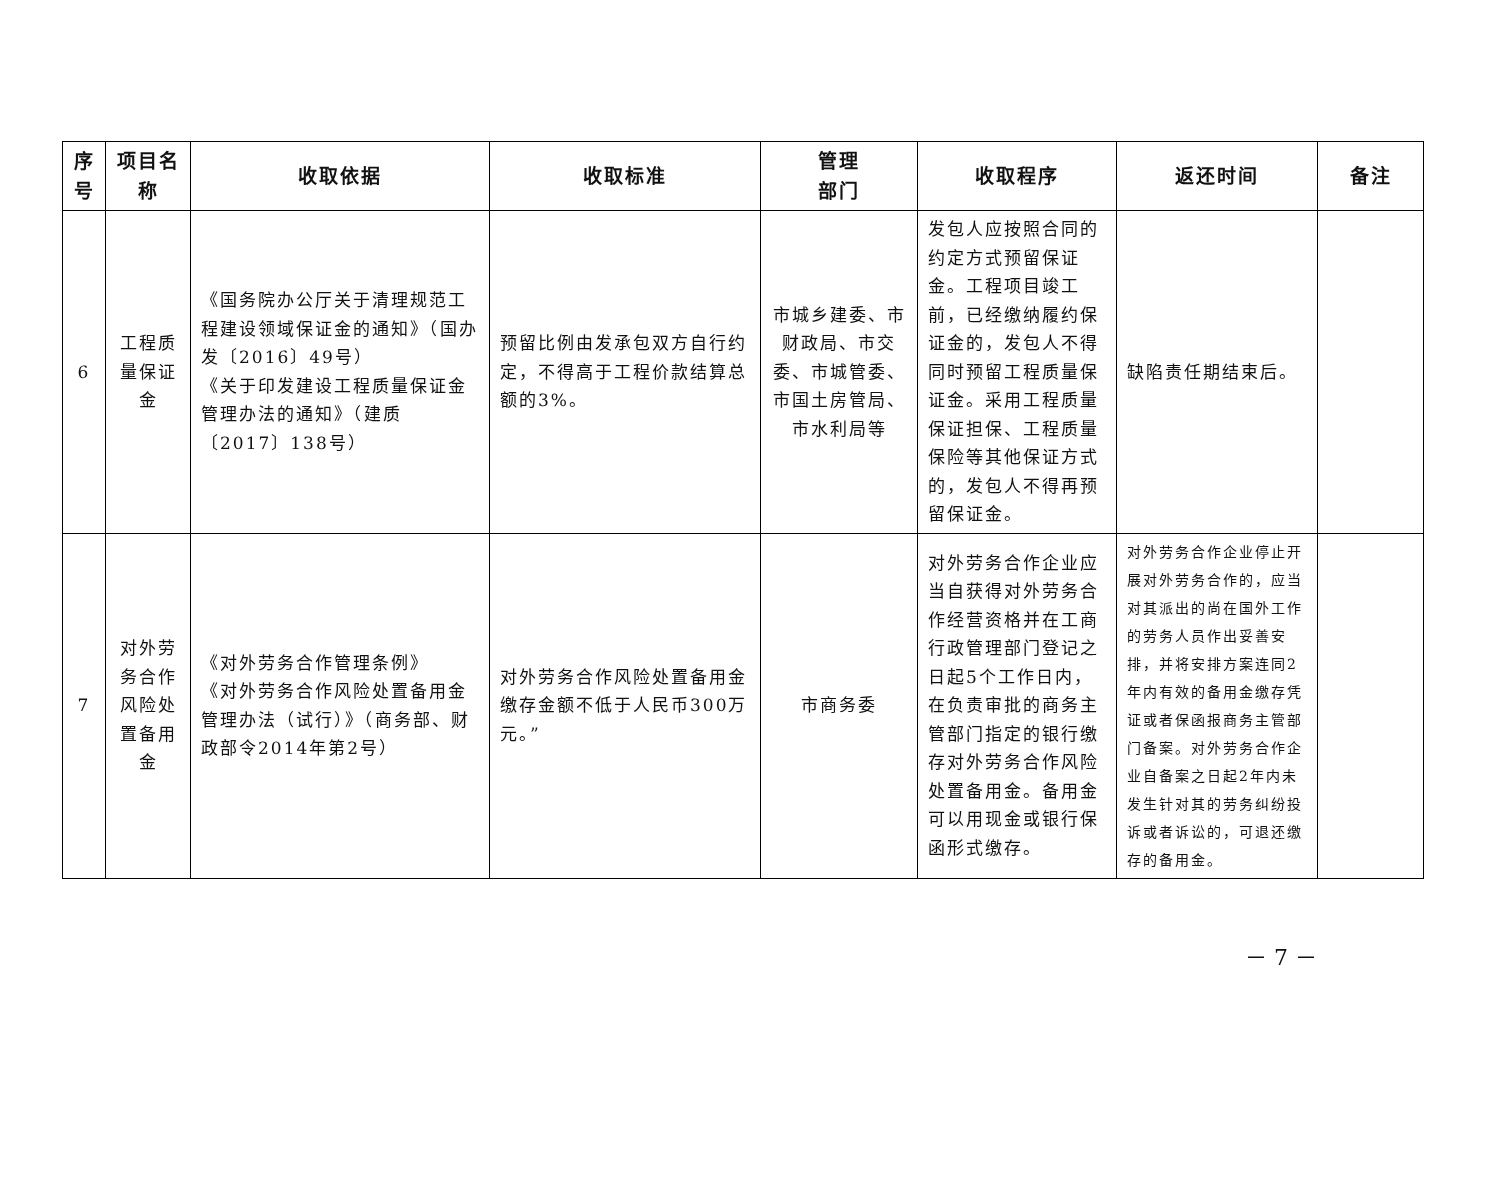| 序号 | 项目名称 | 收取依据 | 收取标准 | 管理 部门 | 收取程序 | 返还时间 | 备注 |
| --- | --- | --- | --- | --- | --- | --- | --- |
| 6 | 工程质量保证金 | 《国务院办公厅关于清理规范工程建设领域保证金的通知》（国办发〔2016〕49号） 《关于印发建设工程质量保证金管理办法的通知》（建质〔2017〕138号） | 预留比例由发承包双方自行约定，不得高于工程价款结算总额的3%。 | 市城乡建委、市财政局、市交委、市城管委、市国土房管局、市水利局等 | 发包人应按照合同的约定方式预留保证金。工程项目竣工前，已经缴纳履约保证金的，发包人不得同时预留工程质量保证金。采用工程质量保证担保、工程质量保险等其他保证方式的，发包人不得再预留保证金。 | 缺陷责任期结束后。 | |
| 7 | 对外劳务合作风险处置备用金 | 《对外劳务合作管理条例》 《对外劳务合作风险处置备用金管理办法（试行）》（商务部、财政部令2014年第2号） | 对外劳务合作风险处置备用金缴存金额不低于人民币300万元。” | 市商务委 | 对外劳务合作企业应当自获得对外劳务合作经营资格并在工商行政管理部门登记之日起5个工作日内，在负责审批的商务主管部门指定的银行缴存对外劳务合作风险处置备用金。备用金可以用现金或银行保函形式缴存。 | 对外劳务合作企业停止开展对外劳务合作的，应当对其派出的尚在国外工作的劳务人员作出妥善安排，并将安排方案连同2年内有效的备用金缴存凭证或者保函报商务主管部门备案。对外劳务合作企业自备案之日起2年内未发生针对其的劳务纠纷投诉或者诉讼的，可退还缴存的备用金。 | |
－ 7 －